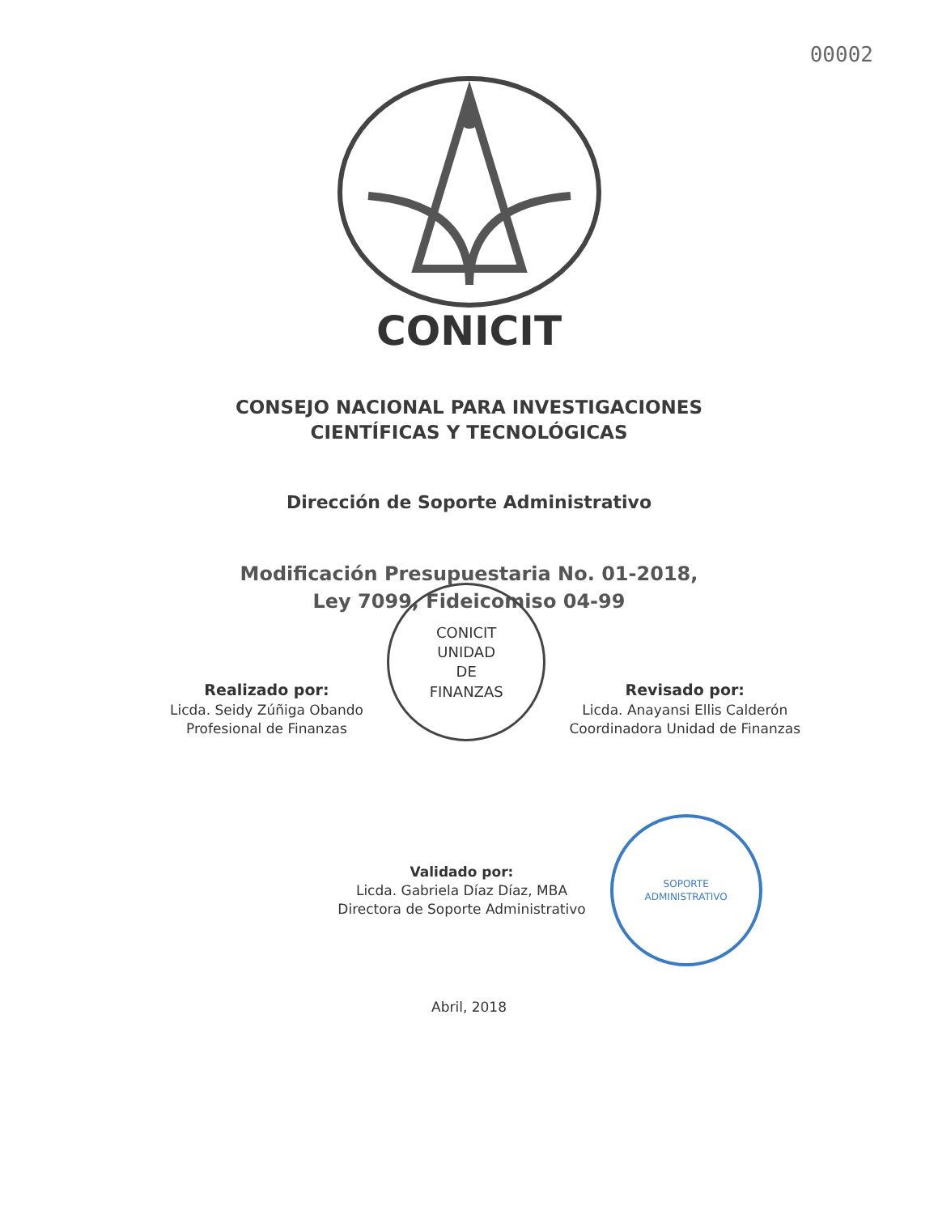00002
CONICIT
CONSEJO NACIONAL PARA INVESTIGACIONES
CIENTÍFICAS Y TECNOLÓGICAS
Dirección de Soporte Administrativo
Modificación Presupuestaria No. 01-2018,
Ley 7099, Fideicomiso 04-99
Realizado por:
Licda. Seidy Zúñiga Obando
Profesional de Finanzas
CONICIT
UNIDAD
DE
FINANZAS
Revisado por:
Licda. Anayansi Ellis Calderón
Coordinadora Unidad de Finanzas
Validado por:
Licda. Gabriela Díaz Díaz, MBA
Directora de Soporte Administrativo
SOPORTE
ADMINISTRATIVO
Abril, 2018